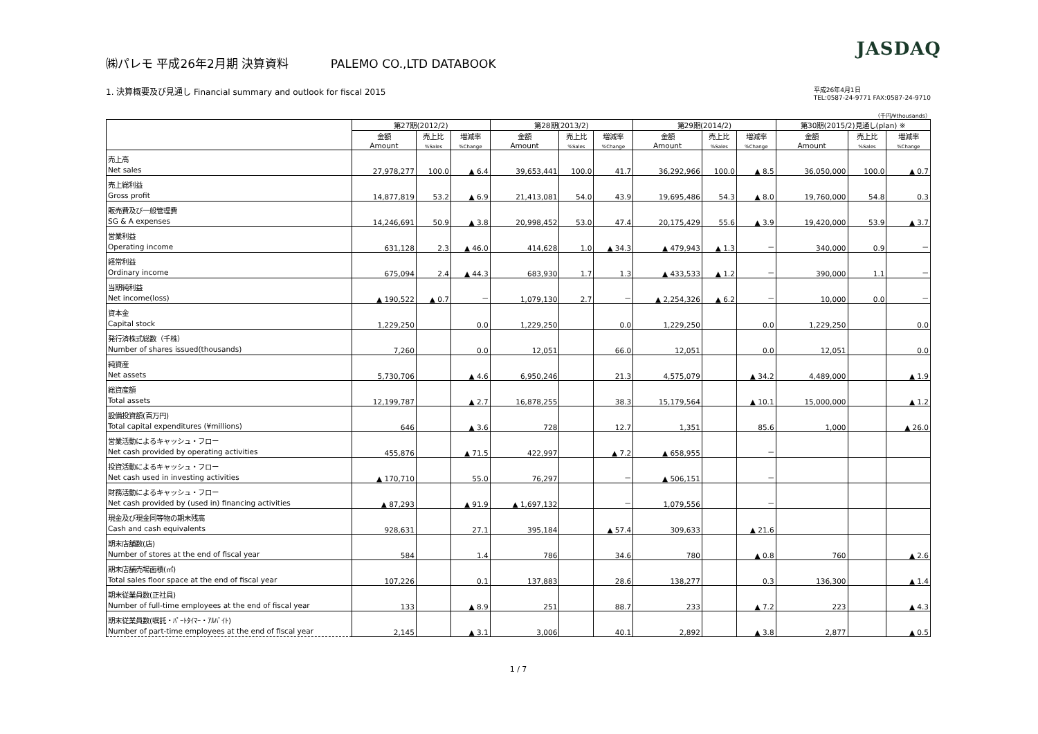JASDAQ
㈱パレモ 平成26年2月期 決算資料 PALEMO CO.,LTD DATABOOK
1. 決算概要及び見通し Financial summary and outlook for fiscal 2015
平成26年4月1日
TEL:0587-24-9771 FAX:0587-24-9710
（千円/¥thousands）
| | 第27期(2012/2) | | | 第28期(2013/2) | | | 第29期(2014/2) | | | 第30期(2015/2)見通し(plan) ※ | | |
| --- | --- | --- | --- | --- | --- | --- | --- | --- | --- | --- | --- | --- |
| | 金額 Amount | 売上比 %Sales | 増減率 %Change | 金額 Amount | 売上比 %Sales | 増減率 %Change | 金額 Amount | 売上比 %Sales | 増減率 %Change | 金額 Amount | 売上比 %Sales | 増減率 %Change |
| 売上高 Net sales | 27,978,277 | 100.0 | ▲ 6.4 | 39,653,441 | 100.0 | 41.7 | 36,292,966 | 100.0 | ▲ 8.5 | 36,050,000 | 100.0 | ▲ 0.7 |
| 売上総利益 Gross profit | 14,877,819 | 53.2 | ▲ 6.9 | 21,413,081 | 54.0 | 43.9 | 19,695,486 | 54.3 | ▲ 8.0 | 19,760,000 | 54.8 | 0.3 |
| 販売費及び一般管理費 SG & A expenses | 14,246,691 | 50.9 | ▲ 3.8 | 20,998,452 | 53.0 | 47.4 | 20,175,429 | 55.6 | ▲ 3.9 | 19,420,000 | 53.9 | ▲ 3.7 |
| 営業利益 Operating income | 631,128 | 2.3 | ▲ 46.0 | 414,628 | 1.0 | ▲ 34.3 | ▲ 479,943 | ▲ 1.3 | － | 340,000 | 0.9 | － |
| 経常利益 Ordinary income | 675,094 | 2.4 | ▲ 44.3 | 683,930 | 1.7 | 1.3 | ▲ 433,533 | ▲ 1.2 | － | 390,000 | 1.1 | － |
| 当期純利益 Net income(loss) | ▲ 190,522 | ▲ 0.7 | － | 1,079,130 | 2.7 | － | ▲ 2,254,326 | ▲ 6.2 | － | 10,000 | 0.0 | － |
| 資本金 Capital stock | 1,229,250 | | 0.0 | 1,229,250 | | 0.0 | 1,229,250 | | 0.0 | 1,229,250 | | 0.0 |
| 発行済株式総数（千株） Number of shares issued(thousands) | 7,260 | | 0.0 | 12,051 | | 66.0 | 12,051 | | 0.0 | 12,051 | | 0.0 |
| 純資産 Net assets | 5,730,706 | | ▲ 4.6 | 6,950,246 | | 21.3 | 4,575,079 | | ▲ 34.2 | 4,489,000 | | ▲ 1.9 |
| 総資産額 Total assets | 12,199,787 | | ▲ 2.7 | 16,878,255 | | 38.3 | 15,179,564 | | ▲ 10.1 | 15,000,000 | | ▲ 1.2 |
| 設備投資額(百万円) Total capital expenditures (¥millions) | 646 | | ▲ 3.6 | 728 | | 12.7 | 1,351 | | 85.6 | 1,000 | | ▲ 26.0 |
| 営業活動によるキャッシュ・フロー Net cash provided by operating activities | 455,876 | | ▲ 71.5 | 422,997 | | ▲ 7.2 | ▲ 658,955 | | － | | | |
| 投資活動によるキャッシュ・フロー Net cash used in investing activities | ▲ 170,710 | | 55.0 | 76,297 | | － | ▲ 506,151 | | － | | | |
| 財務活動によるキャッシュ・フロー Net cash provided by (used in) financing activities | ▲ 87,293 | | ▲ 91.9 | ▲ 1,697,132 | | － | 1,079,556 | | － | | | |
| 現金及び現金同等物の期末残高 Cash and cash equivalents | 928,631 | | 27.1 | 395,184 | | ▲ 57.4 | 309,633 | | ▲ 21.6 | | | |
| 期末店舗数(店) Number of stores at the end of fiscal year | 584 | | 1.4 | 786 | | 34.6 | 780 | | ▲ 0.8 | 760 | | ▲ 2.6 |
| 期末店舗売場面積(㎡) Total sales floor space at the end of fiscal year | 107,226 | | 0.1 | 137,883 | | 28.6 | 138,277 | | 0.3 | 136,300 | | ▲ 1.4 |
| 期末従業員数(正社員) Number of full-time employees at the end of fiscal year | 133 | | ▲ 8.9 | 251 | | 88.7 | 233 | | ▲ 7.2 | 223 | | ▲ 4.3 |
| 期末従業員数(嘱託・ﾊﾟｰﾄﾀｲﾏｰ・ｱﾙﾊﾞｲﾄ) Number of part-time employees at the end of fiscal year | 2,145 | | ▲ 3.1 | 3,006 | | 40.1 | 2,892 | | ▲ 3.8 | 2,877 | | ▲ 0.5 |
1 / 7